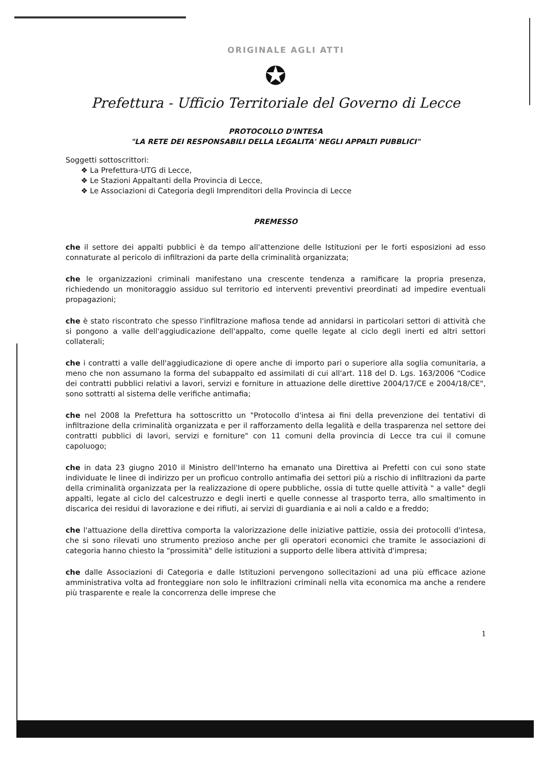ORIGINALE AGLI ATTI
✪
Prefettura - Ufficio Territoriale del Governo di Lecce
PROTOCOLLO D'INTESA
"LA RETE DEI RESPONSABILI DELLA LEGALITA' NEGLI APPALTI PUBBLICI"
Soggetti sottoscrittori:
❖ La Prefettura-UTG di Lecce,
❖ Le Stazioni Appaltanti della Provincia di Lecce,
❖ Le Associazioni di Categoria degli Imprenditori della Provincia di Lecce
PREMESSO
che il settore dei appalti pubblici è da tempo all'attenzione delle Istituzioni per le forti esposizioni ad esso connaturate al pericolo di infiltrazioni da parte della criminalità organizzata;
che le organizzazioni criminali manifestano una crescente tendenza a ramificare la propria presenza, richiedendo un monitoraggio assiduo sul territorio ed interventi preventivi preordinati ad impedire eventuali propagazioni;
che è stato riscontrato che spesso l'infiltrazione mafiosa tende ad annidarsi in particolari settori di attività che si pongono a valle dell'aggiudicazione dell'appalto, come quelle legate al ciclo degli inerti ed altri settori collaterali;
che i contratti a valle dell'aggiudicazione di opere anche di importo pari o superiore alla soglia comunitaria, a meno che non assumano la forma del subappalto ed assimilati di cui all'art. 118 del D. Lgs. 163/2006 "Codice dei contratti pubblici relativi a lavori, servizi e forniture in attuazione delle direttive 2004/17/CE e 2004/18/CE", sono sottratti al sistema delle verifiche antimafia;
che nel 2008 la Prefettura ha sottoscritto un "Protocollo d'intesa ai fini della prevenzione dei tentativi di infiltrazione della criminalità organizzata e per il rafforzamento della legalità e della trasparenza nel settore dei contratti pubblici di lavori, servizi e forniture" con 11 comuni della provincia di Lecce tra cui il comune capoluogo;
che in data 23 giugno 2010 il Ministro dell'Interno ha emanato una Direttiva ai Prefetti con cui sono state individuate le linee di indirizzo per un proficuo controllo antimafia dei settori più a rischio di infiltrazioni da parte della criminalità organizzata per la realizzazione di opere pubbliche, ossia di tutte quelle attività " a valle" degli appalti, legate al ciclo del calcestruzzo e degli inerti e quelle connesse al trasporto terra, allo smaltimento in discarica dei residui di lavorazione e dei rifiuti, ai servizi di guardiania e ai noli a caldo e a freddo;
che l'attuazione della direttiva comporta la valorizzazione delle iniziative pattizie, ossia dei protocolli d'intesa, che si sono rilevati uno strumento prezioso anche per gli operatori economici che tramite le associazioni di categoria hanno chiesto la "prossimità" delle istituzioni a supporto delle libera attività d'impresa;
che dalle Associazioni di Categoria e dalle Istituzioni pervengono sollecitazioni ad una più efficace azione amministrativa volta ad fronteggiare non solo le infiltrazioni criminali nella vita economica ma anche a rendere più trasparente e reale la concorrenza delle imprese che
1